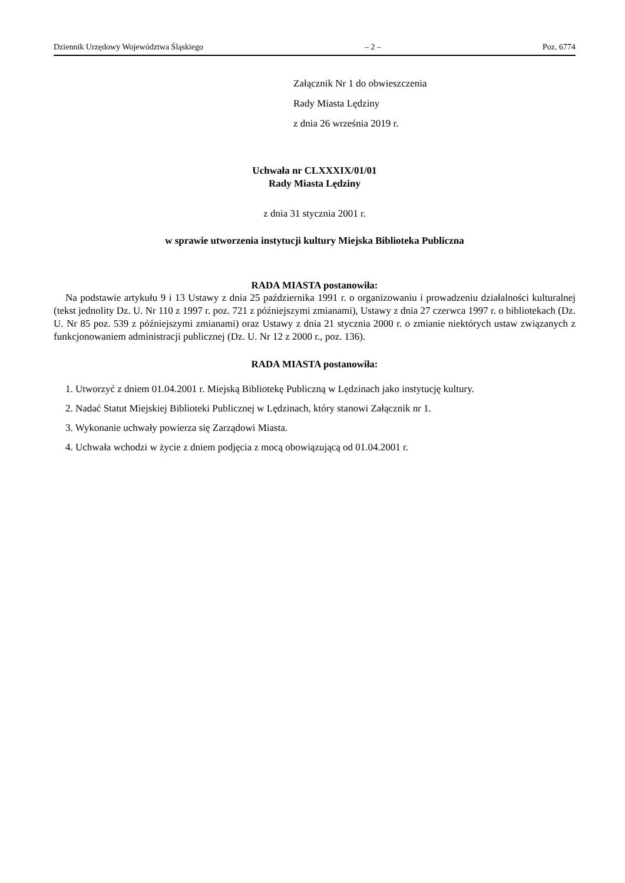Dziennik Urzędowy Województwa Śląskiego – 2 – Poz. 6774
Załącznik Nr 1 do obwieszczenia
Rady Miasta Lędziny
z dnia 26 września 2019 r.
Uchwała nr CLXXXIX/01/01
Rady Miasta Lędziny
z dnia 31 stycznia 2001 r.
w sprawie utworzenia instytucji kultury Miejska Biblioteka Publiczna
RADA MIASTA postanowiła:
Na podstawie artykułu 9 i 13 Ustawy z dnia 25 października 1991 r. o organizowaniu i prowadzeniu działalności kulturalnej (tekst jednolity Dz. U. Nr 110 z 1997 r. poz. 721 z późniejszymi zmianami), Ustawy z dnia 27 czerwca 1997 r. o bibliotekach (Dz. U. Nr 85 poz. 539 z późniejszymi zmianami) oraz Ustawy z dnia 21 stycznia 2000 r. o zmianie niektórych ustaw związanych z funkcjonowaniem administracji publicznej (Dz. U. Nr 12 z 2000 r., poz. 136).
RADA MIASTA postanowiła:
1. Utworzyć z dniem 01.04.2001 r. Miejską Bibliotekę Publiczną w Lędzinach jako instytucję kultury.
2. Nadać Statut Miejskiej Biblioteki Publicznej w Lędzinach, który stanowi Załącznik nr 1.
3. Wykonanie uchwały powierza się Zarządowi Miasta.
4. Uchwała wchodzi w życie z dniem podjęcia z mocą obowiązującą od 01.04.2001 r.